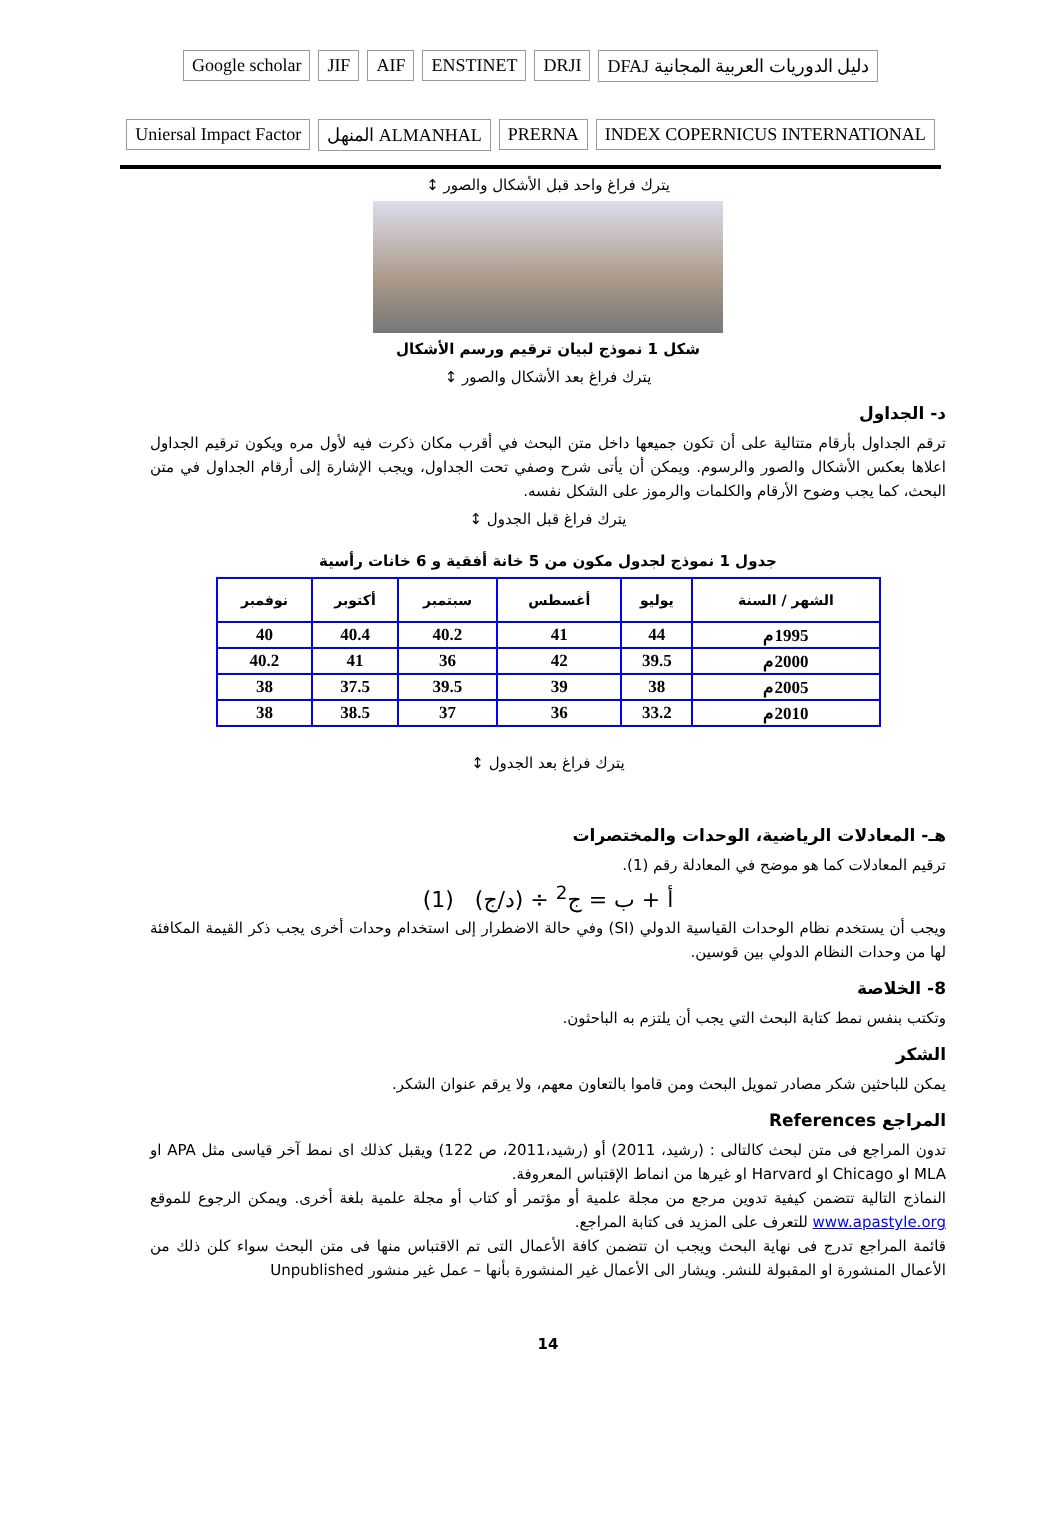Google scholar
JIF
AIF
ENSTINET
DRJI
DFAJ دليل الدوريات العربية المجانية
Uniersal Impact Factor
المنهل ALMANHAL
PRERNA
INDEX COPERNICUS INTERNATIONAL
يترك فراغ واحد قبل الأشكال والصور ↕
شكل 1 نموذج لبيان ترقيم ورسم الأشكال
يترك فراغ بعد الأشكال والصور ↕
د- الجداول
ترقم الجداول بأرقام متتالية على أن تكون جميعها داخل متن البحث في أقرب مكان ذكرت فيه لأول مره ويكون ترقيم الجداول اعلاها بعكس الأشكال والصور والرسوم. ويمكن أن يأتى شرح وصفي تحت الجداول، ويجب الإشارة إلى أرقام الجداول في متن البحث، كما يجب وضوح الأرقام والكلمات والرموز على الشكل نفسه.
يترك فراغ قبل الجدول ↕
جدول 1 نموذج لجدول مكون من 5 خانة أفقية و 6 خانات رأسية
| الشهر / السنة | يوليو | أغسطس | سبتمبر | أكتوبر | نوفمبر |
| --- | --- | --- | --- | --- | --- |
| 1995م | 44 | 41 | 40.2 | 40.4 | 40 |
| 2000م | 39.5 | 42 | 36 | 41 | 40.2 |
| 2005م | 38 | 39 | 39.5 | 37.5 | 38 |
| 2010م | 33.2 | 36 | 37 | 38.5 | 38 |
يترك فراغ بعد الجدول ↕
هـ- المعادلات الرياضية، الوحدات والمختصرات
ترقيم المعادلات كما هو موضح في المعادلة رقم (1).
أ + ب = ج<sup>2</sup> ÷ (د/ج) (1)
ويجب أن يستخدم نظام الوحدات القياسية الدولي (SI) وفي حالة الاضطرار إلى استخدام وحدات أخرى يجب ذكر القيمة المكافئة لها من وحدات النظام الدولي بين قوسين.
8- الخلاصة
وتكتب بنفس نمط كتابة البحث التي يجب أن يلتزم به الباحثون.
الشكر
يمكن للباحثين شكر مصادر تمويل البحث ومن قاموا بالتعاون معهم، ولا يرقم عنوان الشكر.
المراجع References
تدون المراجع فى متن لبحث كالتالى : (رشيد، 2011) أو (رشيد،2011، ص 122) ويقبل كذلك اى نمط آخر قياسى مثل APA او MLA او Chicago او Harvard او غيرها من انماط الإقتباس المعروفة.
النماذج التالية تتضمن كيفية تدوين مرجع من مجلة علمية أو مؤتمر أو كتاب أو مجلة علمية بلغة أخرى. ويمكن الرجوع للموقع www.apastyle.org للتعرف على المزيد فى كتابة المراجع.
قائمة المراجع تدرج فى نهاية البحث ويجب ان تتضمن كافة الأعمال التى تم الاقتباس منها فى متن البحث سواء كلن ذلك من الأعمال المنشورة او المقبولة للنشر. ويشار الى الأعمال غير المنشورة بأنها – عمل غير منشور Unpublished
14